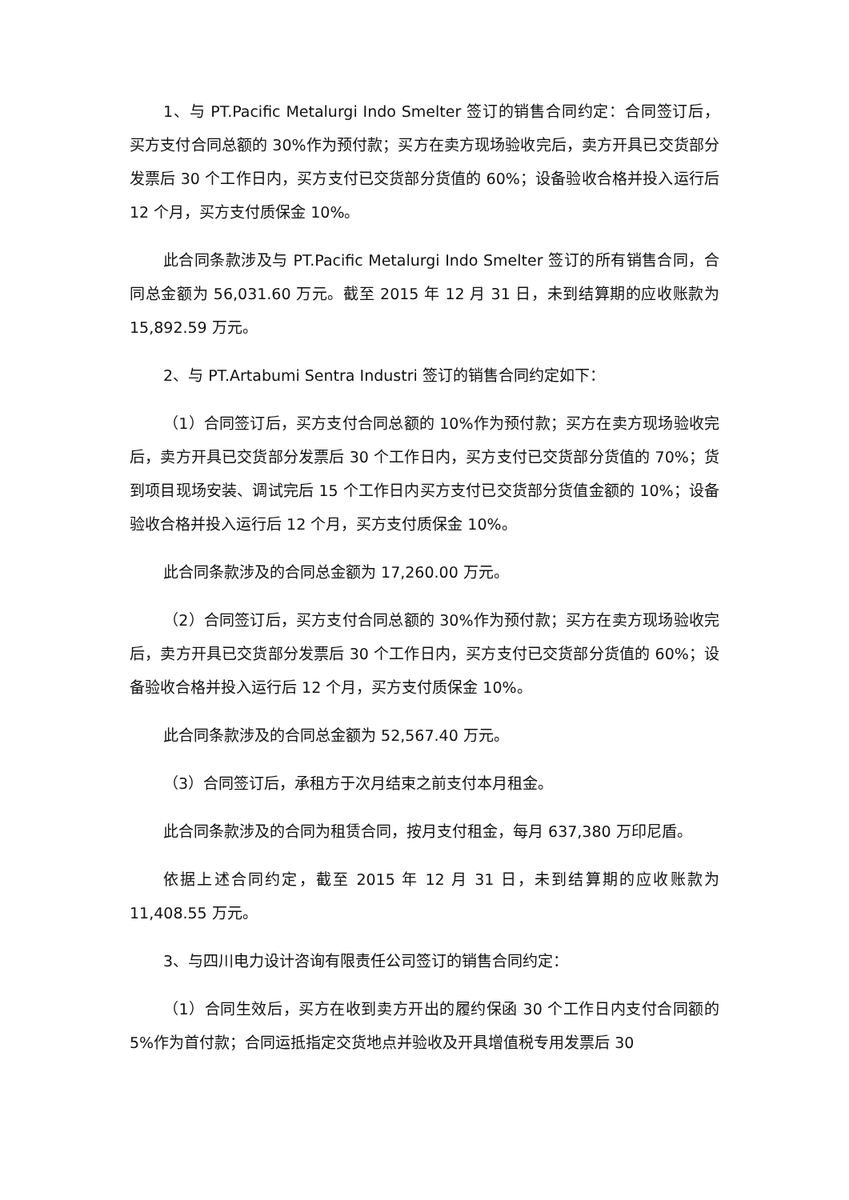1、与 PT.Pacific Metalurgi Indo Smelter 签订的销售合同约定：合同签订后，买方支付合同总额的 30%作为预付款；买方在卖方现场验收完后，卖方开具已交货部分发票后 30 个工作日内，买方支付已交货部分货值的 60%；设备验收合格并投入运行后 12 个月，买方支付质保金 10%。
此合同条款涉及与 PT.Pacific Metalurgi Indo Smelter 签订的所有销售合同，合同总金额为 56,031.60 万元。截至 2015 年 12 月 31 日，未到结算期的应收账款为 15,892.59 万元。
2、与 PT.Artabumi Sentra Industri 签订的销售合同约定如下：
（1）合同签订后，买方支付合同总额的 10%作为预付款；买方在卖方现场验收完后，卖方开具已交货部分发票后 30 个工作日内，买方支付已交货部分货值的 70%；货到项目现场安装、调试完后 15 个工作日内买方支付已交货部分货值金额的 10%；设备验收合格并投入运行后 12 个月，买方支付质保金 10%。
此合同条款涉及的合同总金额为 17,260.00 万元。
（2）合同签订后，买方支付合同总额的 30%作为预付款；买方在卖方现场验收完后，卖方开具已交货部分发票后 30 个工作日内，买方支付已交货部分货值的 60%；设备验收合格并投入运行后 12 个月，买方支付质保金 10%。
此合同条款涉及的合同总金额为 52,567.40 万元。
（3）合同签订后，承租方于次月结束之前支付本月租金。
此合同条款涉及的合同为租赁合同，按月支付租金，每月 637,380 万印尼盾。
依据上述合同约定，截至 2015 年 12 月 31 日，未到结算期的应收账款为 11,408.55 万元。
3、与四川电力设计咨询有限责任公司签订的销售合同约定：
（1）合同生效后，买方在收到卖方开出的履约保函 30 个工作日内支付合同额的 5%作为首付款；合同运抵指定交货地点并验收及开具增值税专用发票后 30